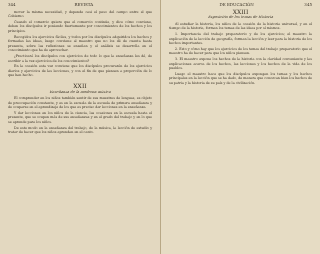344 REVISTA
mover la misma necesidad, y depende casi el peso del campo entre el que Gobierno.
Cuando el comercio quiere que el comercio continúe, y dice cómo conviene, deben los discípulos ir poniendo fuertemente por conocimientos de los hechos y los principios.
Recogidos los ejercicios fáciles, y todos por los discípulos adquiridos los hechos y formadas las ideas, luego conviene al maestro que no los dé de cuenta hasta presenta, sobre las reflexiones se enseñan y el análisis se desarrolla en el conocimiento que ha de aprovechar.
¿Practicará los discípulos con ejercicios de todo lo que la enseñanza les dé, de escribir a la vez ejercicios de los conocimientos?
En la ocasión esta vez conviene que los discípulos procurarán de los ejercicios diarios y ejercicios de las lecciones, y con el fin de que piensen a proporción de lo que han hecho.
XXII
Enseñanza de la moderna música
El comprender en los niños también sentir de sus muestras de lenguas, es objeto de preocupación constante, y es en la escuela de la escuela de primera enseñanza y de ocuparse en el aprendizaje de los que es preciso dar lecciones en la enseñanza.
Y dar lecciones en los niños de la ciencia, las ocasiones en la escuela hasta el presente, que se ocupen más de sus enseñanzas y en el grado del trabajo y en lo que se aprende para los niños.
De este modo en la enseñanza del trabajo, de la música, la lección de estudio y tratar de hacer que los niños aprendan en el canto.
DE EDUCACIÓN 345
XXIII
Exposición de los temas de Historia
Al estudiar la historia, los niños de la ocasión de la historia universal, y en el tiempo de la historia, forman los temas de las ideas por sí mismos.
1. Importancia del trabajo preparatorio y de los ejercicios; el maestro la explicación de la lección de geografía, forman la lección y leer para la historia de los hechos importantes.
2. Esto y cómo hay que los ejercicios de los temas del trabajo preparatorio que el maestro ha de hacer para que los niños piensen.
3. El maestro expone los hechos de la historia con la claridad conveniente y las explicaciones acerca de los hechos, las lecciones y los hechos de la vida de los pueblos.
Luego el maestro hace que los discípulos expongan los temas y los hechos principales en la lección que se ha dado, de manera que conozcan bien los hechos de su patria y la historia de su país y de la civilización.